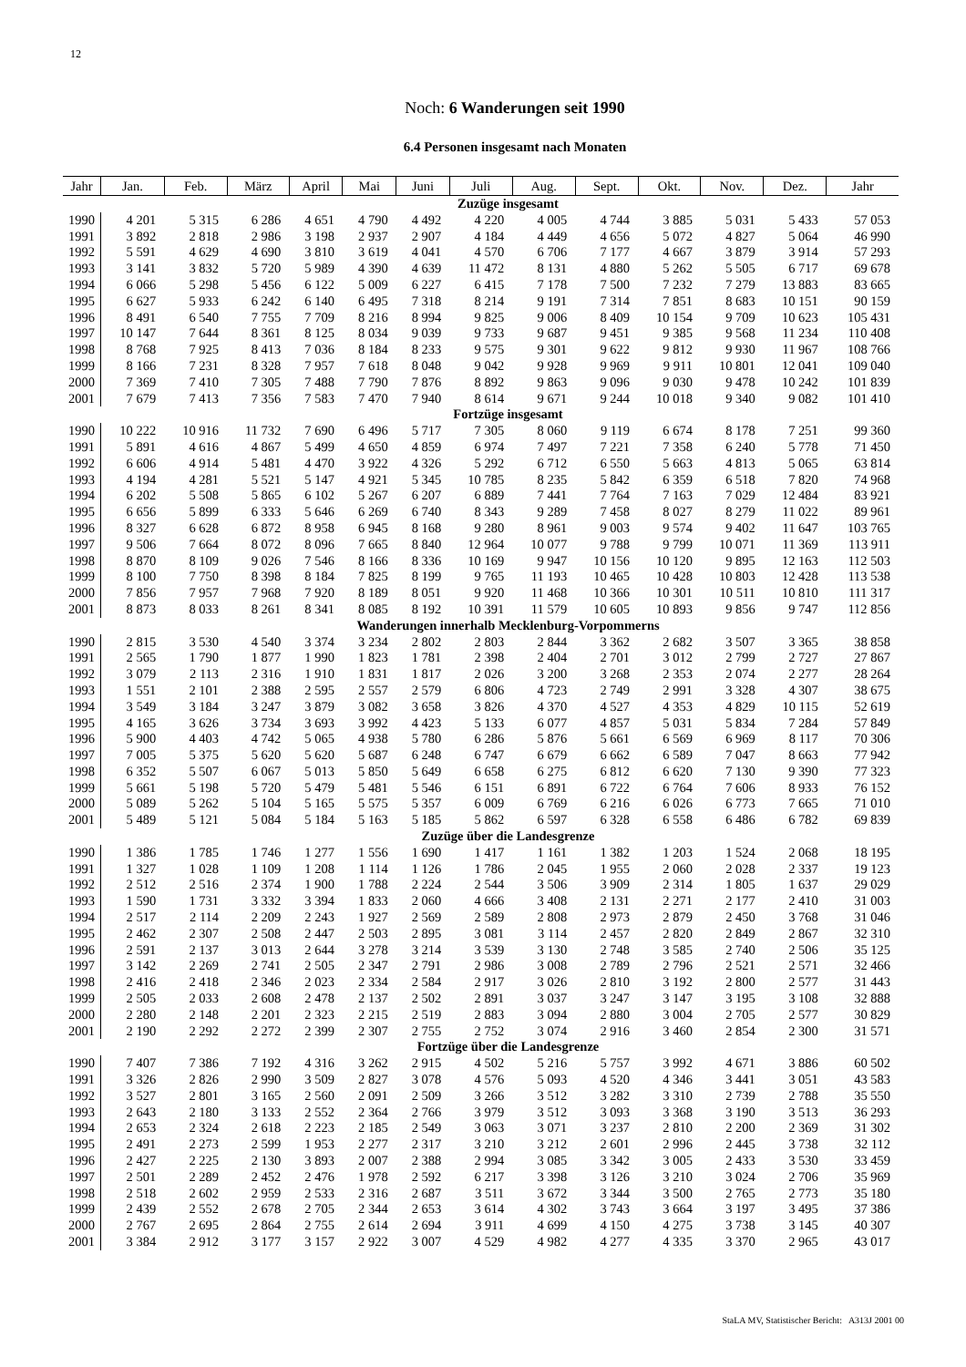12
Noch: 6 Wanderungen seit 1990
6.4 Personen insgesamt nach Monaten
| Jahr | Jan. | Feb. | März | April | Mai | Juni | Juli | Aug. | Sept. | Okt. | Nov. | Dez. | Jahr |
| --- | --- | --- | --- | --- | --- | --- | --- | --- | --- | --- | --- | --- | --- |
| Zuzüge insgesamt | | | | | | | | | | | | | |
| 1990 | 4 201 | 5 315 | 6 286 | 4 651 | 4 790 | 4 492 | 4 220 | 4 005 | 4 744 | 3 885 | 5 031 | 5 433 | 57 053 |
| 1991 | 3 892 | 2 818 | 2 986 | 3 198 | 2 937 | 2 907 | 4 184 | 4 449 | 4 656 | 5 072 | 4 827 | 5 064 | 46 990 |
| 1992 | 5 591 | 4 629 | 4 690 | 3 810 | 3 619 | 4 041 | 4 570 | 6 706 | 7 177 | 4 667 | 3 879 | 3 914 | 57 293 |
| 1993 | 3 141 | 3 832 | 5 720 | 5 989 | 4 390 | 4 639 | 11 472 | 8 131 | 4 880 | 5 262 | 5 505 | 6 717 | 69 678 |
| 1994 | 6 066 | 5 298 | 5 456 | 6 122 | 5 009 | 6 227 | 6 415 | 7 178 | 7 500 | 7 232 | 7 279 | 13 883 | 83 665 |
| 1995 | 6 627 | 5 933 | 6 242 | 6 140 | 6 495 | 7 318 | 8 214 | 9 191 | 7 314 | 7 851 | 8 683 | 10 151 | 90 159 |
| 1996 | 8 491 | 6 540 | 7 755 | 7 709 | 8 216 | 8 994 | 9 825 | 9 006 | 8 409 | 10 154 | 9 709 | 10 623 | 105 431 |
| 1997 | 10 147 | 7 644 | 8 361 | 8 125 | 8 034 | 9 039 | 9 733 | 9 687 | 9 451 | 9 385 | 9 568 | 11 234 | 110 408 |
| 1998 | 8 768 | 7 925 | 8 413 | 7 036 | 8 184 | 8 233 | 9 575 | 9 301 | 9 622 | 9 812 | 9 930 | 11 967 | 108 766 |
| 1999 | 8 166 | 7 231 | 8 328 | 7 957 | 7 618 | 8 048 | 9 042 | 9 928 | 9 969 | 9 911 | 10 801 | 12 041 | 109 040 |
| 2000 | 7 369 | 7 410 | 7 305 | 7 488 | 7 790 | 7 876 | 8 892 | 9 863 | 9 096 | 9 030 | 9 478 | 10 242 | 101 839 |
| 2001 | 7 679 | 7 413 | 7 356 | 7 583 | 7 470 | 7 940 | 8 614 | 9 671 | 9 244 | 10 018 | 9 340 | 9 082 | 101 410 |
| Fortzüge insgesamt | | | | | | | | | | | | | |
| 1990 | 10 222 | 10 916 | 11 732 | 7 690 | 6 496 | 5 717 | 7 305 | 8 060 | 9 119 | 6 674 | 8 178 | 7 251 | 99 360 |
| 1991 | 5 891 | 4 616 | 4 867 | 5 499 | 4 650 | 4 859 | 6 974 | 7 497 | 7 221 | 7 358 | 6 240 | 5 778 | 71 450 |
| 1992 | 6 606 | 4 914 | 5 481 | 4 470 | 3 922 | 4 326 | 5 292 | 6 712 | 6 550 | 5 663 | 4 813 | 5 065 | 63 814 |
| 1993 | 4 194 | 4 281 | 5 521 | 5 147 | 4 921 | 5 345 | 10 785 | 8 235 | 5 842 | 6 359 | 6 518 | 7 820 | 74 968 |
| 1994 | 6 202 | 5 508 | 5 865 | 6 102 | 5 267 | 6 207 | 6 889 | 7 441 | 7 764 | 7 163 | 7 029 | 12 484 | 83 921 |
| 1995 | 6 656 | 5 899 | 6 333 | 5 646 | 6 269 | 6 740 | 8 343 | 9 289 | 7 458 | 8 027 | 8 279 | 11 022 | 89 961 |
| 1996 | 8 327 | 6 628 | 6 872 | 8 958 | 6 945 | 8 168 | 9 280 | 8 961 | 9 003 | 9 574 | 9 402 | 11 647 | 103 765 |
| 1997 | 9 506 | 7 664 | 8 072 | 8 096 | 7 665 | 8 840 | 12 964 | 10 077 | 9 788 | 9 799 | 10 071 | 11 369 | 113 911 |
| 1998 | 8 870 | 8 109 | 9 026 | 7 546 | 8 166 | 8 336 | 10 169 | 9 947 | 10 156 | 10 120 | 9 895 | 12 163 | 112 503 |
| 1999 | 8 100 | 7 750 | 8 398 | 8 184 | 7 825 | 8 199 | 9 765 | 11 193 | 10 465 | 10 428 | 10 803 | 12 428 | 113 538 |
| 2000 | 7 856 | 7 957 | 7 968 | 7 920 | 8 189 | 8 051 | 9 920 | 11 468 | 10 366 | 10 301 | 10 511 | 10 810 | 111 317 |
| 2001 | 8 873 | 8 033 | 8 261 | 8 341 | 8 085 | 8 192 | 10 391 | 11 579 | 10 605 | 10 893 | 9 856 | 9 747 | 112 856 |
| Wanderungen innerhalb Mecklenburg-Vorpommerns | | | | | | | | | | | | | |
| 1990 | 2 815 | 3 530 | 4 540 | 3 374 | 3 234 | 2 802 | 2 803 | 2 844 | 3 362 | 2 682 | 3 507 | 3 365 | 38 858 |
| 1991 | 2 565 | 1 790 | 1 877 | 1 990 | 1 823 | 1 781 | 2 398 | 2 404 | 2 701 | 3 012 | 2 799 | 2 727 | 27 867 |
| 1992 | 3 079 | 2 113 | 2 316 | 1 910 | 1 831 | 1 817 | 2 026 | 3 200 | 3 268 | 2 353 | 2 074 | 2 277 | 28 264 |
| 1993 | 1 551 | 2 101 | 2 388 | 2 595 | 2 557 | 2 579 | 6 806 | 4 723 | 2 749 | 2 991 | 3 328 | 4 307 | 38 675 |
| 1994 | 3 549 | 3 184 | 3 247 | 3 879 | 3 082 | 3 658 | 3 826 | 4 370 | 4 527 | 4 353 | 4 829 | 10 115 | 52 619 |
| 1995 | 4 165 | 3 626 | 3 734 | 3 693 | 3 992 | 4 423 | 5 133 | 6 077 | 4 857 | 5 031 | 5 834 | 7 284 | 57 849 |
| 1996 | 5 900 | 4 403 | 4 742 | 5 065 | 4 938 | 5 780 | 6 286 | 5 876 | 5 661 | 6 569 | 6 969 | 8 117 | 70 306 |
| 1997 | 7 005 | 5 375 | 5 620 | 5 620 | 5 687 | 6 248 | 6 747 | 6 679 | 6 662 | 6 589 | 7 047 | 8 663 | 77 942 |
| 1998 | 6 352 | 5 507 | 6 067 | 5 013 | 5 850 | 5 649 | 6 658 | 6 275 | 6 812 | 6 620 | 7 130 | 9 390 | 77 323 |
| 1999 | 5 661 | 5 198 | 5 720 | 5 479 | 5 481 | 5 546 | 6 151 | 6 891 | 6 722 | 6 764 | 7 606 | 8 933 | 76 152 |
| 2000 | 5 089 | 5 262 | 5 104 | 5 165 | 5 575 | 5 357 | 6 009 | 6 769 | 6 216 | 6 026 | 6 773 | 7 665 | 71 010 |
| 2001 | 5 489 | 5 121 | 5 084 | 5 184 | 5 163 | 5 185 | 5 862 | 6 597 | 6 328 | 6 558 | 6 486 | 6 782 | 69 839 |
| Zuzüge über die Landesgrenze | | | | | | | | | | | | | |
| 1990 | 1 386 | 1 785 | 1 746 | 1 277 | 1 556 | 1 690 | 1 417 | 1 161 | 1 382 | 1 203 | 1 524 | 2 068 | 18 195 |
| 1991 | 1 327 | 1 028 | 1 109 | 1 208 | 1 114 | 1 126 | 1 786 | 2 045 | 1 955 | 2 060 | 2 028 | 2 337 | 19 123 |
| 1992 | 2 512 | 2 516 | 2 374 | 1 900 | 1 788 | 2 224 | 2 544 | 3 506 | 3 909 | 2 314 | 1 805 | 1 637 | 29 029 |
| 1993 | 1 590 | 1 731 | 3 332 | 3 394 | 1 833 | 2 060 | 4 666 | 3 408 | 2 131 | 2 271 | 2 177 | 2 410 | 31 003 |
| 1994 | 2 517 | 2 114 | 2 209 | 2 243 | 1 927 | 2 569 | 2 589 | 2 808 | 2 973 | 2 879 | 2 450 | 3 768 | 31 046 |
| 1995 | 2 462 | 2 307 | 2 508 | 2 447 | 2 503 | 2 895 | 3 081 | 3 114 | 2 457 | 2 820 | 2 849 | 2 867 | 32 310 |
| 1996 | 2 591 | 2 137 | 3 013 | 2 644 | 3 278 | 3 214 | 3 539 | 3 130 | 2 748 | 3 585 | 2 740 | 2 506 | 35 125 |
| 1997 | 3 142 | 2 269 | 2 741 | 2 505 | 2 347 | 2 791 | 2 986 | 3 008 | 2 789 | 2 796 | 2 521 | 2 571 | 32 466 |
| 1998 | 2 416 | 2 418 | 2 346 | 2 023 | 2 334 | 2 584 | 2 917 | 3 026 | 2 810 | 3 192 | 2 800 | 2 577 | 31 443 |
| 1999 | 2 505 | 2 033 | 2 608 | 2 478 | 2 137 | 2 502 | 2 891 | 3 037 | 3 247 | 3 147 | 3 195 | 3 108 | 32 888 |
| 2000 | 2 280 | 2 148 | 2 201 | 2 323 | 2 215 | 2 519 | 2 883 | 3 094 | 2 880 | 3 004 | 2 705 | 2 577 | 30 829 |
| 2001 | 2 190 | 2 292 | 2 272 | 2 399 | 2 307 | 2 755 | 2 752 | 3 074 | 2 916 | 3 460 | 2 854 | 2 300 | 31 571 |
| Fortzüge über die Landesgrenze | | | | | | | | | | | | | |
| 1990 | 7 407 | 7 386 | 7 192 | 4 316 | 3 262 | 2 915 | 4 502 | 5 216 | 5 757 | 3 992 | 4 671 | 3 886 | 60 502 |
| 1991 | 3 326 | 2 826 | 2 990 | 3 509 | 2 827 | 3 078 | 4 576 | 5 093 | 4 520 | 4 346 | 3 441 | 3 051 | 43 583 |
| 1992 | 3 527 | 2 801 | 3 165 | 2 560 | 2 091 | 2 509 | 3 266 | 3 512 | 3 282 | 3 310 | 2 739 | 2 788 | 35 550 |
| 1993 | 2 643 | 2 180 | 3 133 | 2 552 | 2 364 | 2 766 | 3 979 | 3 512 | 3 093 | 3 368 | 3 190 | 3 513 | 36 293 |
| 1994 | 2 653 | 2 324 | 2 618 | 2 223 | 2 185 | 2 549 | 3 063 | 3 071 | 3 237 | 2 810 | 2 200 | 2 369 | 31 302 |
| 1995 | 2 491 | 2 273 | 2 599 | 1 953 | 2 277 | 2 317 | 3 210 | 3 212 | 2 601 | 2 996 | 2 445 | 3 738 | 32 112 |
| 1996 | 2 427 | 2 225 | 2 130 | 3 893 | 2 007 | 2 388 | 2 994 | 3 085 | 3 342 | 3 005 | 2 433 | 3 530 | 33 459 |
| 1997 | 2 501 | 2 289 | 2 452 | 2 476 | 1 978 | 2 592 | 6 217 | 3 398 | 3 126 | 3 210 | 3 024 | 2 706 | 35 969 |
| 1998 | 2 518 | 2 602 | 2 959 | 2 533 | 2 316 | 2 687 | 3 511 | 3 672 | 3 344 | 3 500 | 2 765 | 2 773 | 35 180 |
| 1999 | 2 439 | 2 552 | 2 678 | 2 705 | 2 344 | 2 653 | 3 614 | 4 302 | 3 743 | 3 664 | 3 197 | 3 495 | 37 386 |
| 2000 | 2 767 | 2 695 | 2 864 | 2 755 | 2 614 | 2 694 | 3 911 | 4 699 | 4 150 | 4 275 | 3 738 | 3 145 | 40 307 |
| 2001 | 3 384 | 2 912 | 3 177 | 3 157 | 2 922 | 3 007 | 4 529 | 4 982 | 4 277 | 4 335 | 3 370 | 2 965 | 43 017 |
StaLA MV, Statistischer Bericht: A313J 2001 00